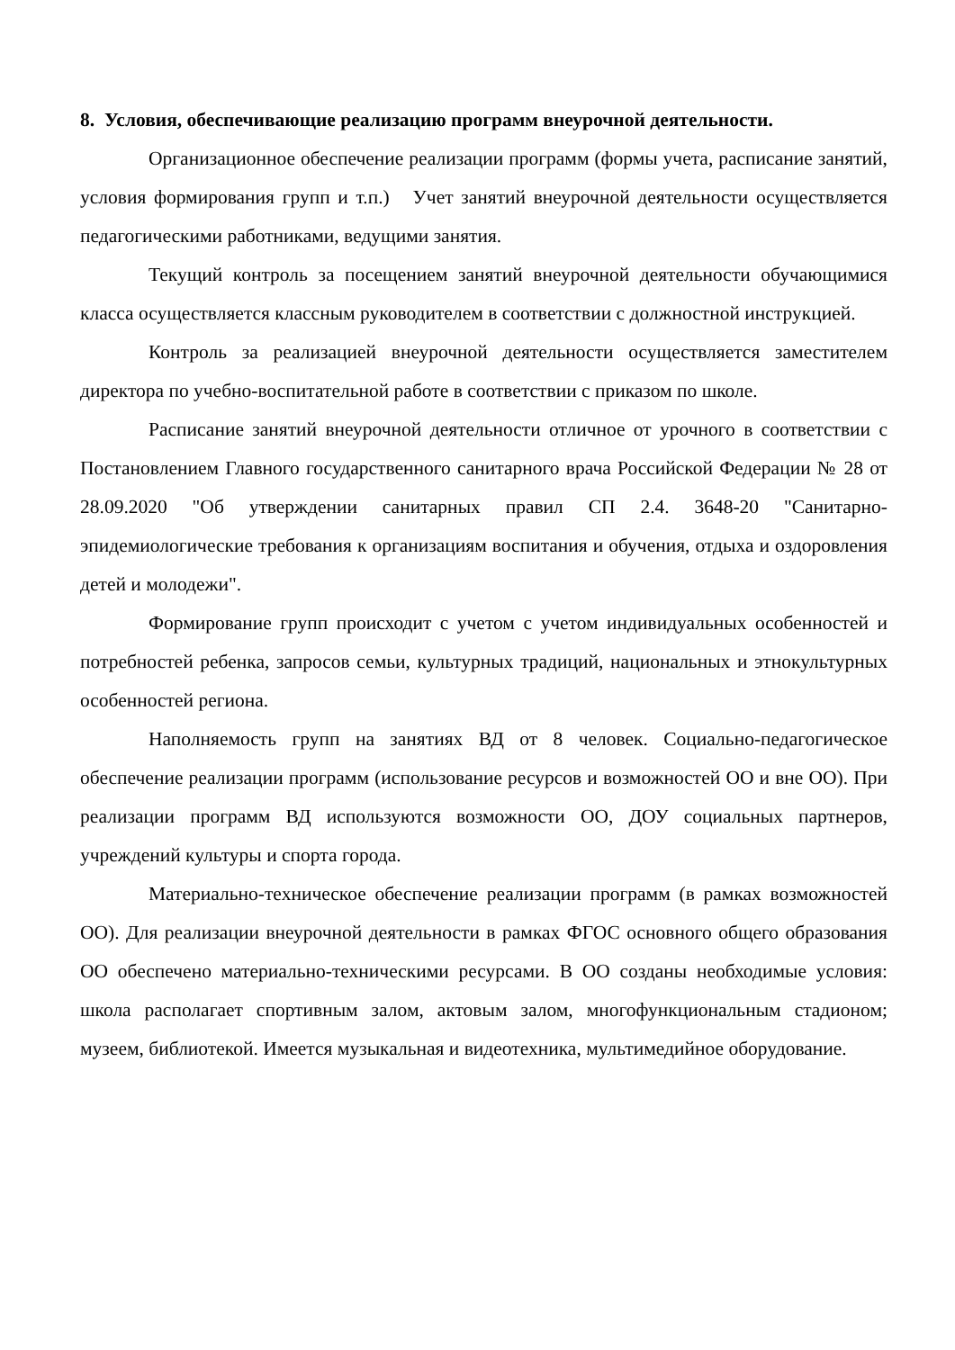8. Условия, обеспечивающие реализацию программ внеурочной деятельности.
Организационное обеспечение реализации программ (формы учета, расписание занятий, условия формирования групп и т.п.) Учет занятий внеурочной деятельности осуществляется педагогическими работниками, ведущими занятия.
Текущий контроль за посещением занятий внеурочной деятельности обучающимися класса осуществляется классным руководителем в соответствии с должностной инструкцией.
Контроль за реализацией внеурочной деятельности осуществляется заместителем директора по учебно-воспитательной работе в соответствии с приказом по школе.
Расписание занятий внеурочной деятельности отличное от урочного в соответствии с Постановлением Главного государственного санитарного врача Российской Федерации № 28 от 28.09.2020 "Об утверждении санитарных правил СП 2.4. 3648-20 "Санитарно-эпидемиологические требования к организациям воспитания и обучения, отдыха и оздоровления детей и молодежи".
Формирование групп происходит с учетом с учетом индивидуальных особенностей и потребностей ребенка, запросов семьи, культурных традиций, национальных и этнокультурных особенностей региона.
Наполняемость групп на занятиях ВД от 8 человек. Социально-педагогическое обеспечение реализации программ (использование ресурсов и возможностей ОО и вне ОО). При реализации программ ВД используются возможности ОО, ДОУ социальных партнеров, учреждений культуры и спорта города.
Материально-техническое обеспечение реализации программ (в рамках возможностей ОО). Для реализации внеурочной деятельности в рамках ФГОС основного общего образования ОО обеспечено материально-техническими ресурсами. В ОО созданы необходимые условия: школа располагает спортивным залом, актовым залом, многофункциональным стадионом; музеем, библиотекой. Имеется музыкальная и видеотехника, мультимедийное оборудование.